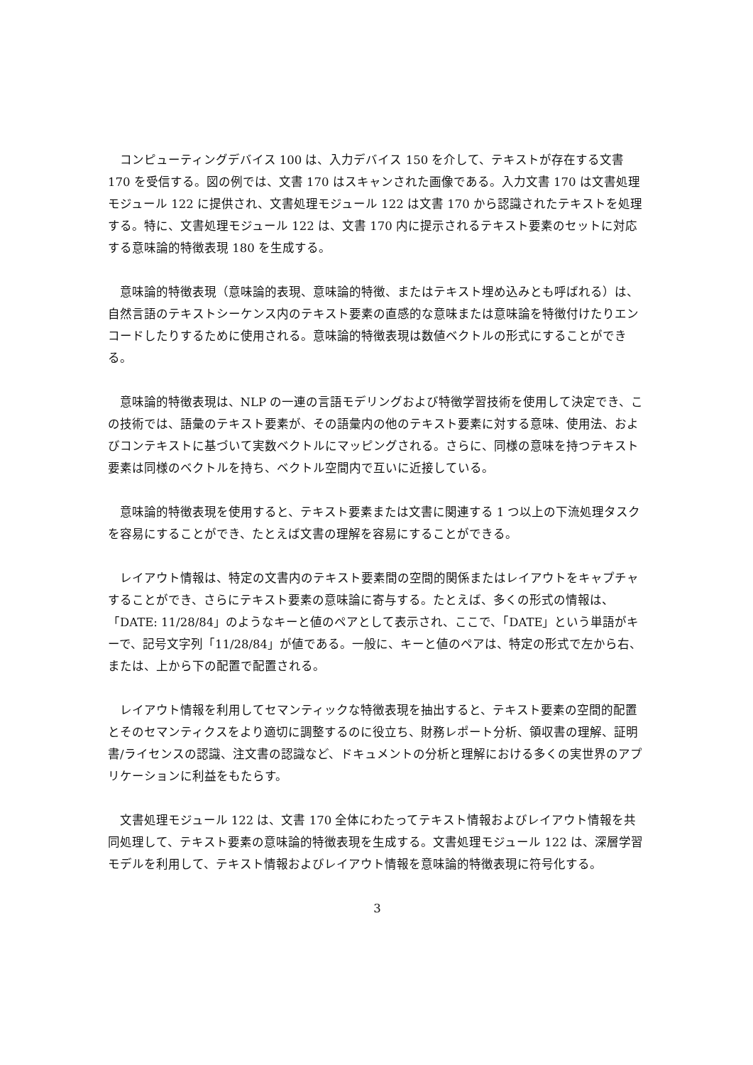コンピューティングデバイス 100 は、入力デバイス 150 を介して、テキストが存在する文書 170 を受信する。図の例では、文書 170 はスキャンされた画像である。入力文書 170 は文書処理モジュール 122 に提供され、文書処理モジュール 122 は文書 170 から認識されたテキストを処理する。特に、文書処理モジュール 122 は、文書 170 内に提示されるテキスト要素のセットに対応する意味論的特徴表現 180 を生成する。
意味論的特徴表現（意味論的表現、意味論的特徴、またはテキスト埋め込みとも呼ばれる）は、自然言語のテキストシーケンス内のテキスト要素の直感的な意味または意味論を特徴付けたりエンコードしたりするために使用される。意味論的特徴表現は数値ベクトルの形式にすることができる。
意味論的特徴表現は、NLP の一連の言語モデリングおよび特徴学習技術を使用して決定でき、この技術では、語彙のテキスト要素が、その語彙内の他のテキスト要素に対する意味、使用法、およびコンテキストに基づいて実数ベクトルにマッピングされる。さらに、同様の意味を持つテキスト要素は同様のベクトルを持ち、ベクトル空間内で互いに近接している。
意味論的特徴表現を使用すると、テキスト要素または文書に関連する 1 つ以上の下流処理タスクを容易にすることができ、たとえば文書の理解を容易にすることができる。
レイアウト情報は、特定の文書内のテキスト要素間の空間的関係またはレイアウトをキャプチャすることができ、さらにテキスト要素の意味論に寄与する。たとえば、多くの形式の情報は、「DATE: 11/28/84」のようなキーと値のペアとして表示され、ここで、「DATE」という単語がキーで、記号文字列「11/28/84」が値である。一般に、キーと値のペアは、特定の形式で左から右、または、上から下の配置で配置される。
レイアウト情報を利用してセマンティックな特徴表現を抽出すると、テキスト要素の空間的配置とそのセマンティクスをより適切に調整するのに役立ち、財務レポート分析、領収書の理解、証明書/ライセンスの認識、注文書の認識など、ドキュメントの分析と理解における多くの実世界のアプリケーションに利益をもたらす。
文書処理モジュール 122 は、文書 170 全体にわたってテキスト情報およびレイアウト情報を共同処理して、テキスト要素の意味論的特徴表現を生成する。文書処理モジュール 122 は、深層学習モデルを利用して、テキスト情報およびレイアウト情報を意味論的特徴表現に符号化する。
3